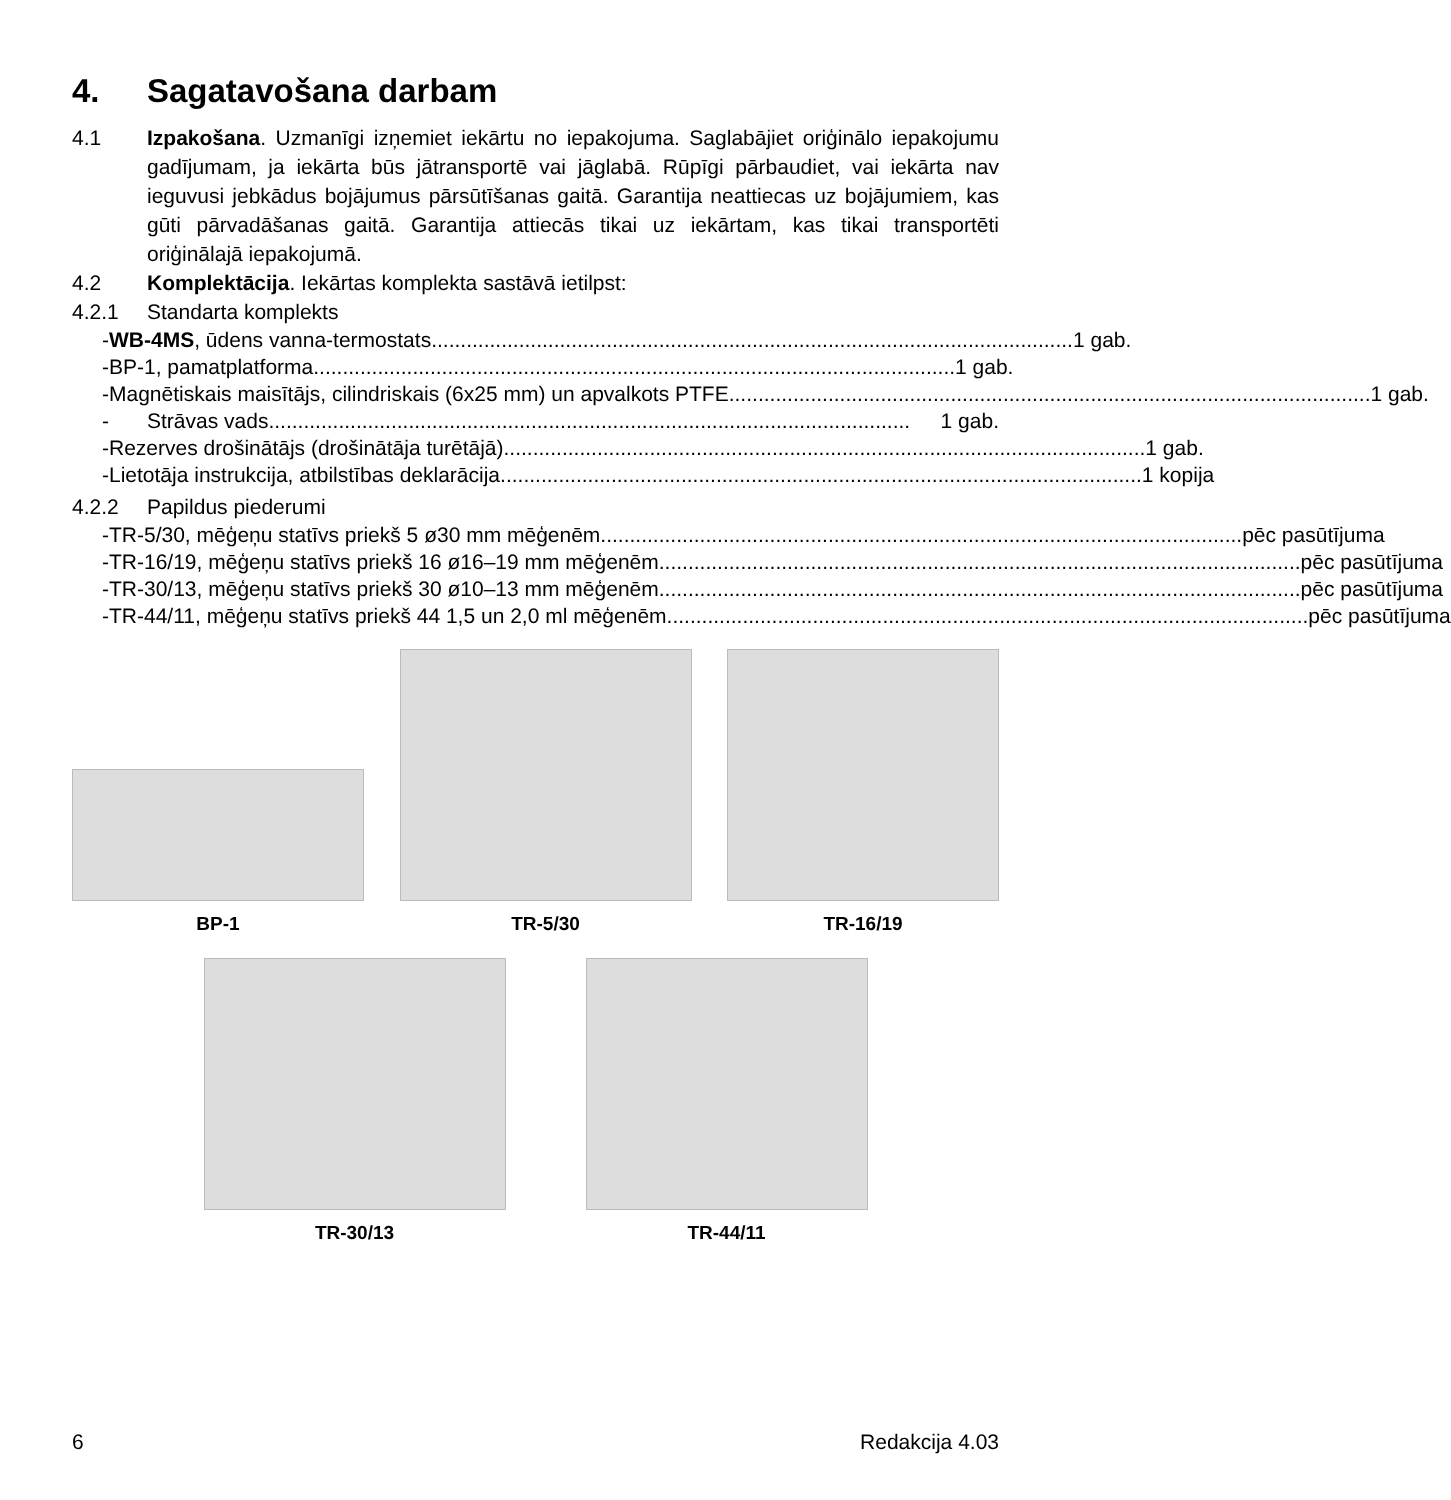4. Sagatavošana darbam
4.1 Izpakošana. Uzmanīgi izņemiet iekārtu no iepakojuma. Saglabājiet oriģinālo iepakojumu gadījumam, ja iekārta būs jātransportē vai jāglabā. Rūpīgi pārbaudiet, vai iekārta nav ieguvusi jebkādus bojājumus pārsūtīšanas gaitā. Garantija neattiecas uz bojājumiem, kas gūti pārvadāšanas gaitā. Garantija attiecās tikai uz iekārtam, kas tikai transportēti oriģinālajā iepakojumā.
4.2 Komplektācija. Iekārtas komplekta sastāvā ietilpst:
4.2.1 Standarta komplekts
- WB-4MS, ūdens vanna-termostats .............................................................................................................. 1 gab.
- BP-1, pamatplatforma .............................................................................................................. 1 gab.
- Magnētiskais maisītājs, cilindriskais (6x25 mm) un apvalkots PTFE.............................................................................................................. 1 gab.
- Strāvas vads .............................................................................................................. 1 gab.
- Rezerves drošinātājs (drošinātāja turētājā).............................................................................................................. 1 gab.
- Lietotāja instrukcija, atbilstības deklarācija.............................................................................................................. 1 kopija
4.2.2 Papildus piederumi
- TR-5/30, mēģeņu statīvs priekš 5 ø30 mm mēģenēm .............................................................................................................. pēc pasūtījuma
- TR-16/19, mēģeņu statīvs priekš 16 ø16–19 mm mēģenēm.............................................................................................................. pēc pasūtījuma
- TR-30/13, mēģeņu statīvs priekš 30 ø10–13 mm mēģenēm.............................................................................................................. pēc pasūtījuma
- TR-44/11, mēģeņu statīvs priekš 44 1,5 un 2,0 ml mēģenēm .............................................................................................................. pēc pasūtījuma
BP-1
TR-5/30
TR-16/19
TR-30/13 TR-44/11
6 Redakcija 4.03